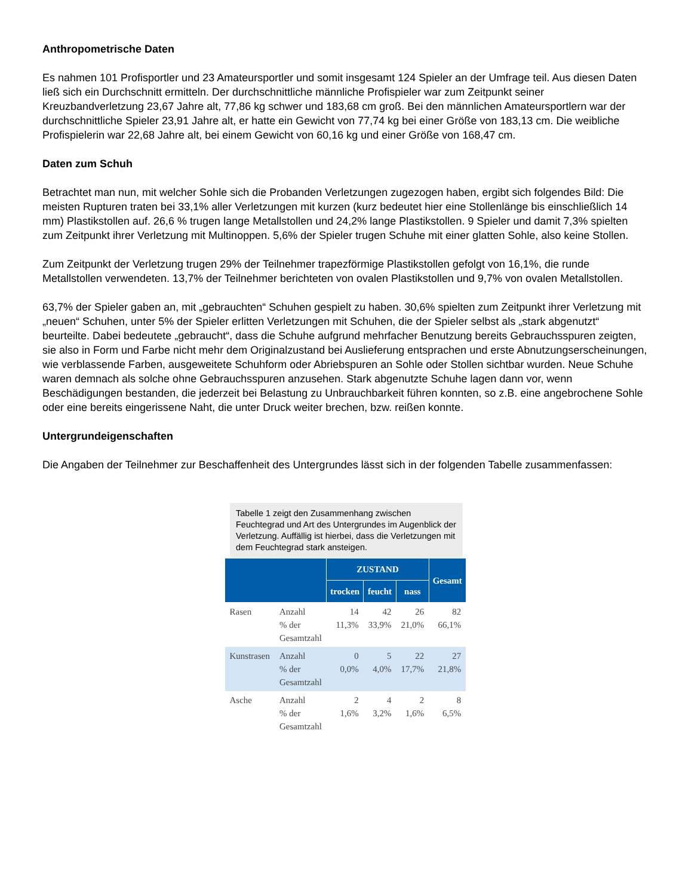Anthropometrische Daten
Es nahmen 101 Profisportler und 23 Amateursportler und somit insgesamt 124 Spieler an der Umfrage teil. Aus diesen Daten ließ sich ein Durchschnitt ermitteln. Der durchschnittliche männliche Profispieler war zum Zeitpunkt seiner Kreuzbandverletzung 23,67 Jahre alt, 77,86 kg schwer und 183,68 cm groß. Bei den männlichen Amateursportlern war der durchschnittliche Spieler 23,91 Jahre alt, er hatte ein Gewicht von 77,74 kg bei einer Größe von 183,13 cm. Die weibliche Profispielerin war 22,68 Jahre alt, bei einem Gewicht von 60,16 kg und einer Größe von 168,47 cm.
Daten zum Schuh
Betrachtet man nun, mit welcher Sohle sich die Probanden Verletzungen zugezogen haben, ergibt sich folgendes Bild: Die meisten Rupturen traten bei 33,1% aller Verletzungen mit kurzen (kurz bedeutet hier eine Stollenlänge bis einschließlich 14 mm) Plastikstollen auf. 26,6 % trugen lange Metallstollen und 24,2% lange Plastikstollen. 9 Spieler und damit 7,3% spielten zum Zeitpunkt ihrer Verletzung mit Multinoppen. 5,6% der Spieler trugen Schuhe mit einer glatten Sohle, also keine Stollen.
Zum Zeitpunkt der Verletzung trugen 29% der Teilnehmer trapezförmige Plastikstollen gefolgt von 16,1%, die runde Metallstollen verwendeten. 13,7% der Teilnehmer berichteten von ovalen Plastikstollen und 9,7% von ovalen Metallstollen.
63,7% der Spieler gaben an, mit „gebrauchten“ Schuhen gespielt zu haben. 30,6% spielten zum Zeitpunkt ihrer Verletzung mit „neuen“ Schuhen, unter 5% der Spieler erlitten Verletzungen mit Schuhen, die der Spieler selbst als „stark abgenutzt“ beurteilte. Dabei bedeutete „gebraucht“, dass die Schuhe aufgrund mehrfacher Benutzung bereits Gebrauchsspuren zeigten, sie also in Form und Farbe nicht mehr dem Originalzustand bei Auslieferung entsprachen und erste Abnutzungserscheinungen, wie verblassende Farben, ausgeweitete Schuhform oder Abriebspuren an Sohle oder Stollen sichtbar wurden. Neue Schuhe waren demnach als solche ohne Gebrauchsspuren anzusehen. Stark abgenutzte Schuhe lagen dann vor, wenn Beschädigungen bestanden, die jederzeit bei Belastung zu Unbrauchbarkeit führen konnten, so z.B. eine angebrochene Sohle oder eine bereits eingerissene Naht, die unter Druck weiter brechen, bzw. reißen konnte.
Untergrundeigenschaften
Die Angaben der Teilnehmer zur Beschaffenheit des Untergrundes lässt sich in der folgenden Tabelle zusammenfassen:
Tabelle 1 zeigt den Zusammenhang zwischen Feuchtegrad und Art des Untergrundes im Augenblick der Verletzung. Auffällig ist hierbei, dass die Verletzungen mit dem Feuchtegrad stark ansteigen.
| | | ZUSTAND | | | Gesamt |
| --- | --- | --- | --- | --- | --- |
| | | trocken | feucht | nass | |
| Rasen | Anzahl % der Gesamtzahl | 14 11,3% | 42 33,9% | 26 21,0% | 82 66,1% |
| Kunstrasen | Anzahl % der Gesamtzahl | 0 0,0% | 5 4,0% | 22 17,7% | 27 21,8% |
| Asche | Anzahl % der Gesamtzahl | 2 1,6% | 4 3,2% | 2 1,6% | 8 6,5% |